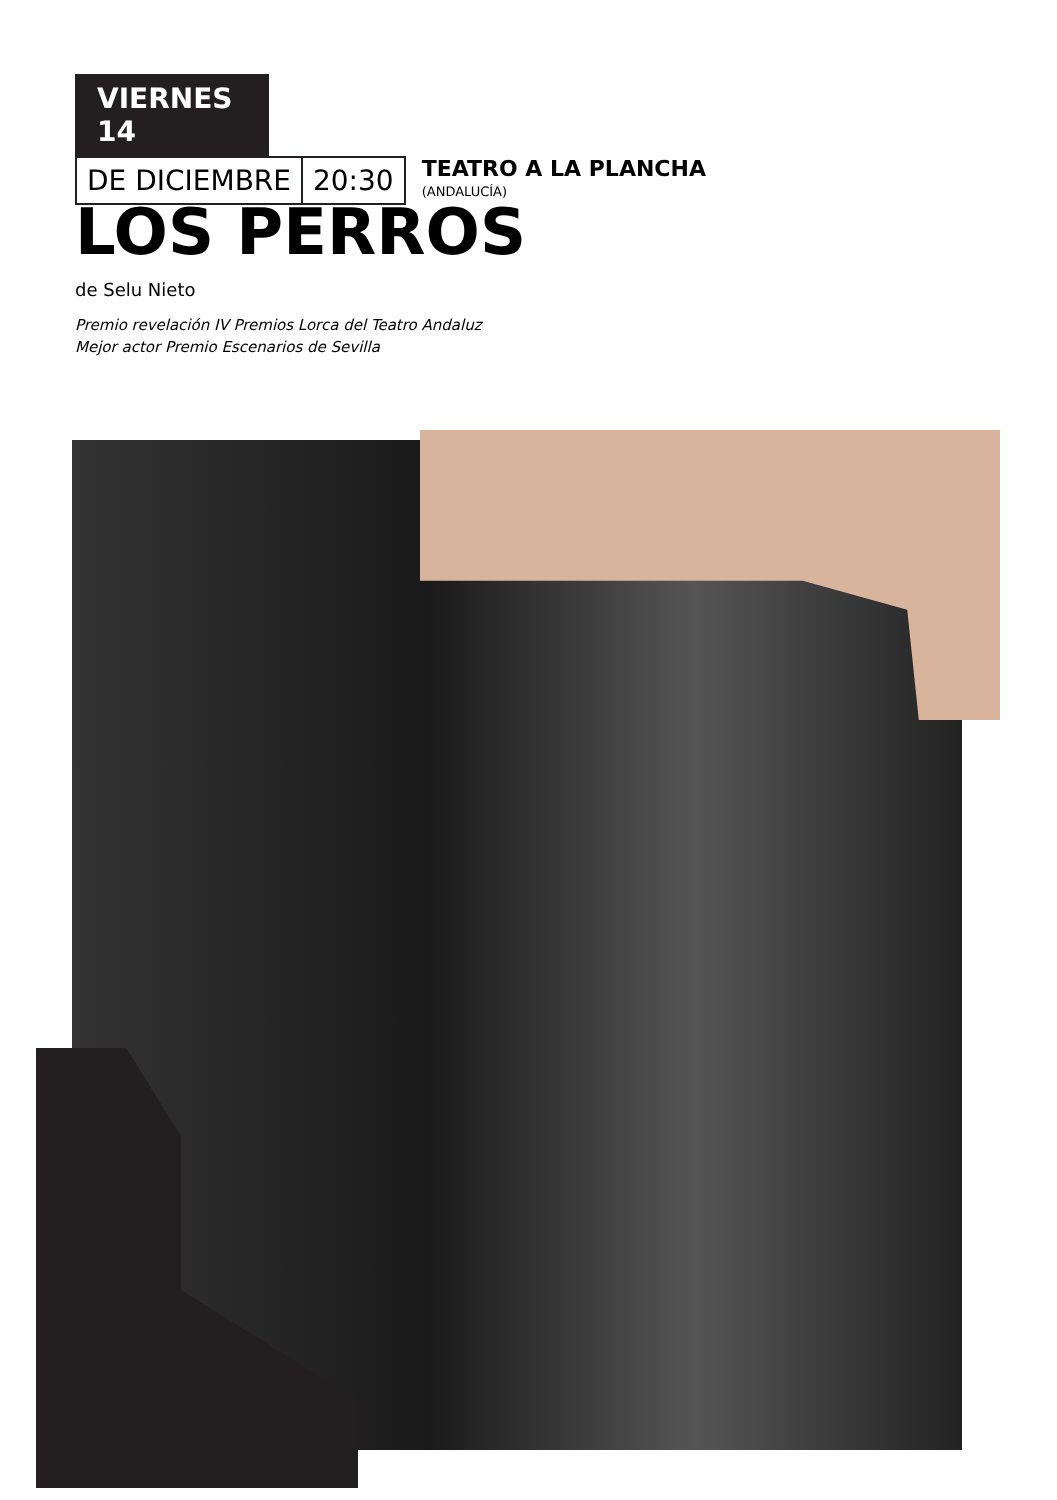VIERNES 14
DE DICIEMBRE 20:30
TEATRO A LA PLANCHA
(ANDALUCÍA)
LOS PERROS
de Selu Nieto
Premio revelación IV Premios Lorca del Teatro Andaluz
Mejor actor Premio Escenarios de Sevilla